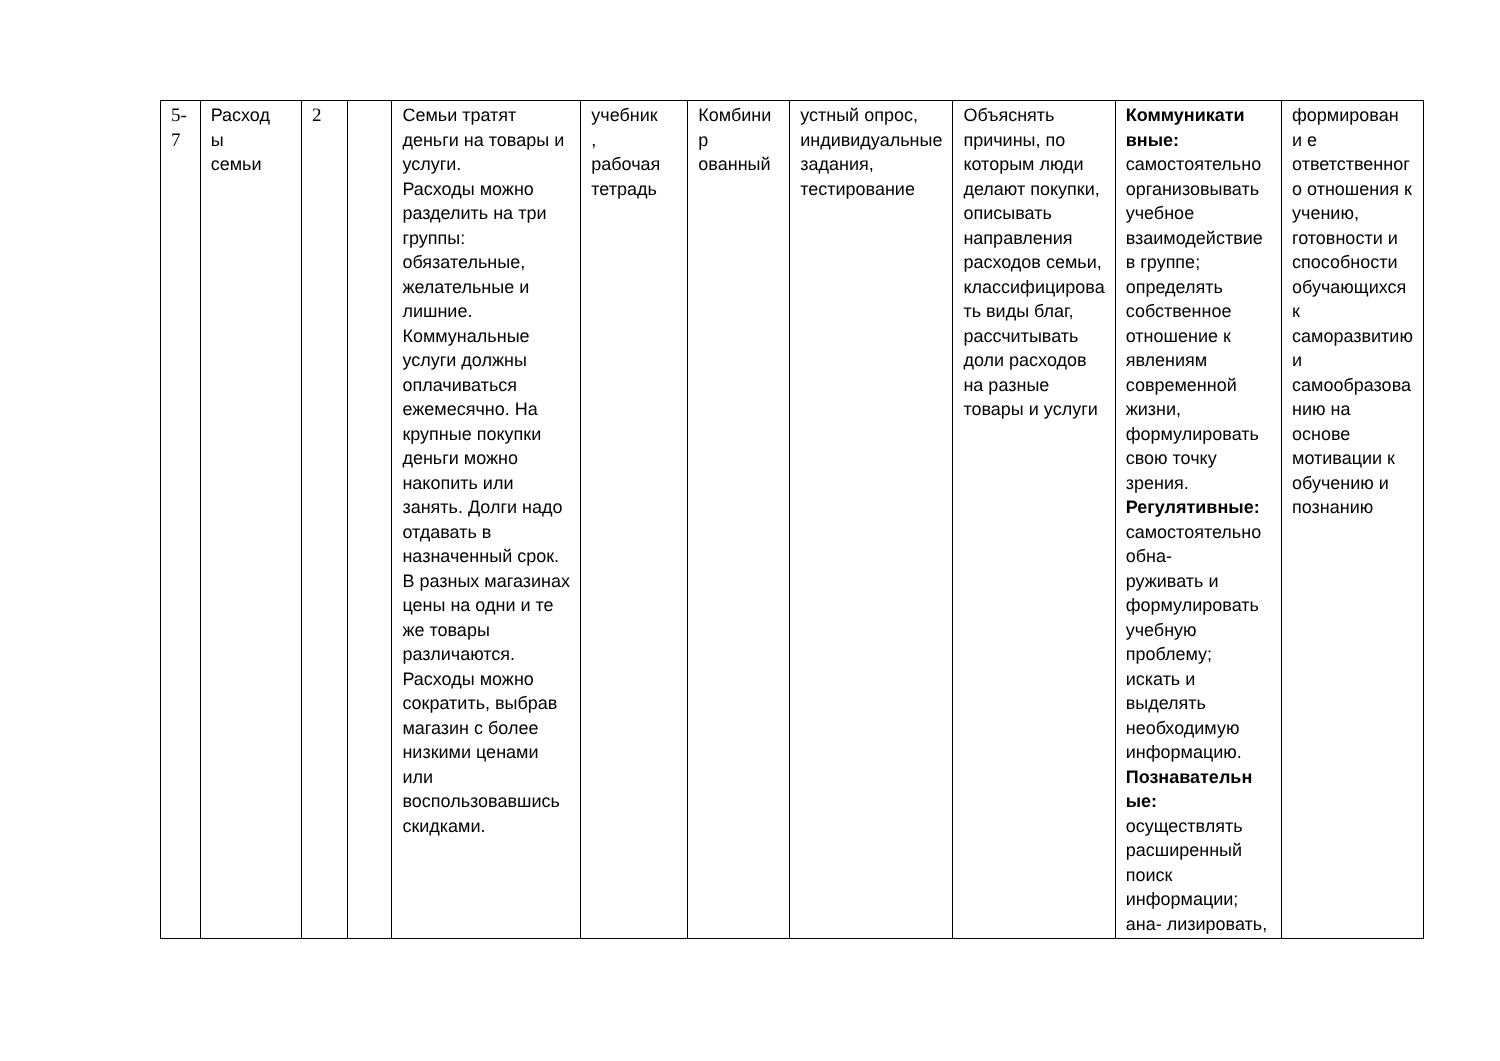| 5- 7 | Расход ы семьи | 2 | | Семьи тратят деньги на товары и услуги. Расходы можно разделить на три группы: обязательные, желательные и лишние. Коммунальные услуги должны оплачиваться ежемесячно. На крупные покупки деньги можно накопить или занять. Долги надо отдавать в назначенный срок. В разных магазинах цены на одни и те же товары различаются. Расходы можно сократить, выбрав магазин с более низкими ценами или воспользовавшись скидками. | учебник , рабочая тетрадь | Комбини р ованный | устный опрос, индивидуальные задания, тестирование | Объяснять причины, по которым люди делают покупки, описывать направления расходов семьи, классифицирова ть виды благ, рассчитывать доли расходов на разные товары и услуги | Коммуникати вные: самостоятельно организовывать учебное взаимодействие в группе; определять собственное отношение к явлениям современной жизни, формулировать свою точку зрения. Регулятивные: самостоятельно обна- руживать и формулировать учебную проблему; искать и выделять необходимую информацию. Познавательн ые: осуществлять расширенный поиск информации; ана- лизировать, | формирован и е ответственног о отношения к учению, готовности и способности обучающихся к саморазвитию и самообразова нию на основе мотивации к обучению и познанию |